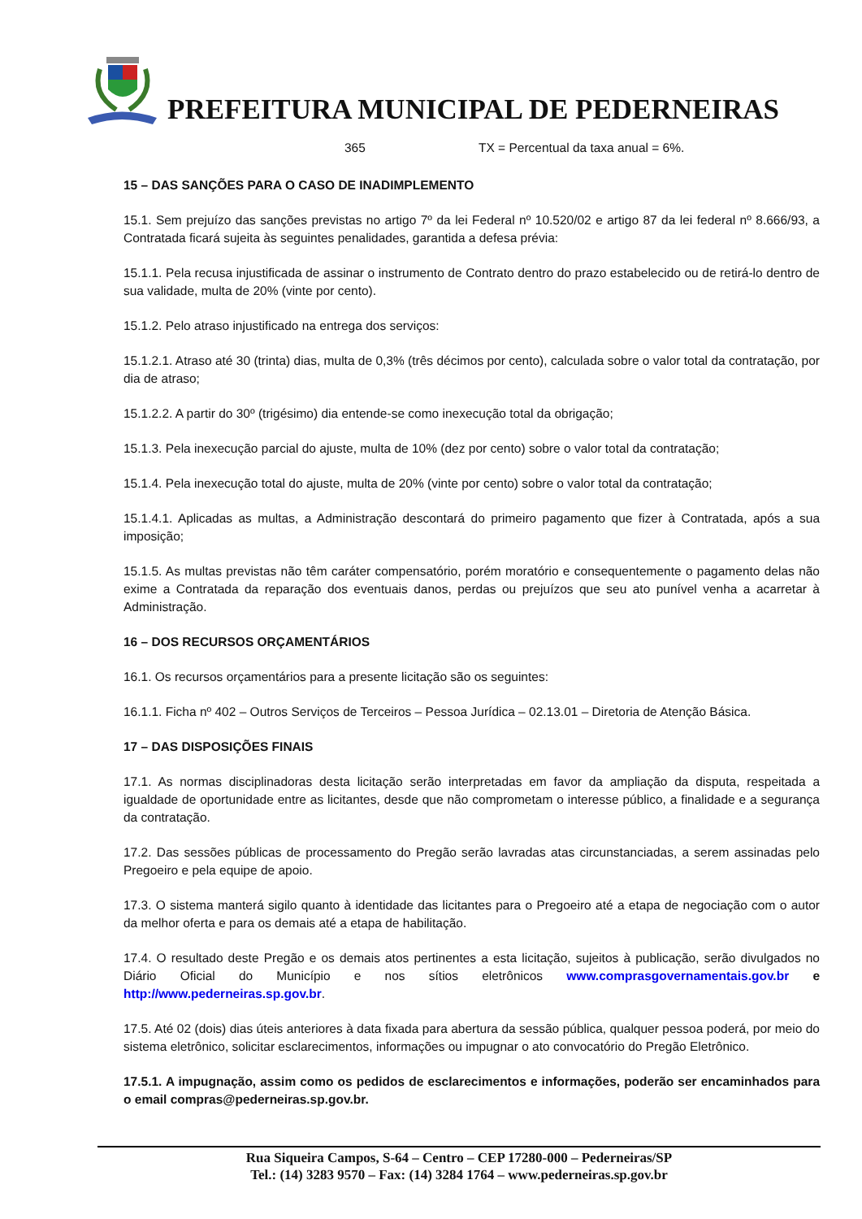PREFEITURA MUNICIPAL DE PEDERNEIRAS
365 TX = Percentual da taxa anual = 6%.
15 – DAS SANÇÕES PARA O CASO DE INADIMPLEMENTO
15.1. Sem prejuízo das sanções previstas no artigo 7º da lei Federal nº 10.520/02 e artigo 87 da lei federal nº 8.666/93, a Contratada ficará sujeita às seguintes penalidades, garantida a defesa prévia:
15.1.1. Pela recusa injustificada de assinar o instrumento de Contrato dentro do prazo estabelecido ou de retirá-lo dentro de sua validade, multa de 20% (vinte por cento).
15.1.2. Pelo atraso injustificado na entrega dos serviços:
15.1.2.1. Atraso até 30 (trinta) dias, multa de 0,3% (três décimos por cento), calculada sobre o valor total da contratação, por dia de atraso;
15.1.2.2. A partir do 30º (trigésimo) dia entende-se como inexecução total da obrigação;
15.1.3. Pela inexecução parcial do ajuste, multa de 10% (dez por cento) sobre o valor total da contratação;
15.1.4. Pela inexecução total do ajuste, multa de 20% (vinte por cento) sobre o valor total da contratação;
15.1.4.1. Aplicadas as multas, a Administração descontará do primeiro pagamento que fizer à Contratada, após a sua imposição;
15.1.5. As multas previstas não têm caráter compensatório, porém moratório e consequentemente o pagamento delas não exime a Contratada da reparação dos eventuais danos, perdas ou prejuízos que seu ato punível venha a acarretar à Administração.
16 – DOS RECURSOS ORÇAMENTÁRIOS
16.1. Os recursos orçamentários para a presente licitação são os seguintes:
16.1.1. Ficha nº 402 – Outros Serviços de Terceiros – Pessoa Jurídica – 02.13.01 – Diretoria de Atenção Básica.
17 – DAS DISPOSIÇÕES FINAIS
17.1. As normas disciplinadoras desta licitação serão interpretadas em favor da ampliação da disputa, respeitada a igualdade de oportunidade entre as licitantes, desde que não comprometam o interesse público, a finalidade e a segurança da contratação.
17.2. Das sessões públicas de processamento do Pregão serão lavradas atas circunstanciadas, a serem assinadas pelo Pregoeiro e pela equipe de apoio.
17.3. O sistema manterá sigilo quanto à identidade das licitantes para o Pregoeiro até a etapa de negociação com o autor da melhor oferta e para os demais até a etapa de habilitação.
17.4. O resultado deste Pregão e os demais atos pertinentes a esta licitação, sujeitos à publicação, serão divulgados no Diário Oficial do Município e nos sítios eletrônicos www.comprasgovernamentais.gov.br e http://www.pederneiras.sp.gov.br.
17.5. Até 02 (dois) dias úteis anteriores à data fixada para abertura da sessão pública, qualquer pessoa poderá, por meio do sistema eletrônico, solicitar esclarecimentos, informações ou impugnar o ato convocatório do Pregão Eletrônico.
17.5.1. A impugnação, assim como os pedidos de esclarecimentos e informações, poderão ser encaminhados para o email compras@pederneiras.sp.gov.br.
Rua Siqueira Campos, S-64 – Centro – CEP 17280-000 – Pederneiras/SP
Tel.: (14) 3283 9570 – Fax: (14) 3284 1764 – www.pederneiras.sp.gov.br